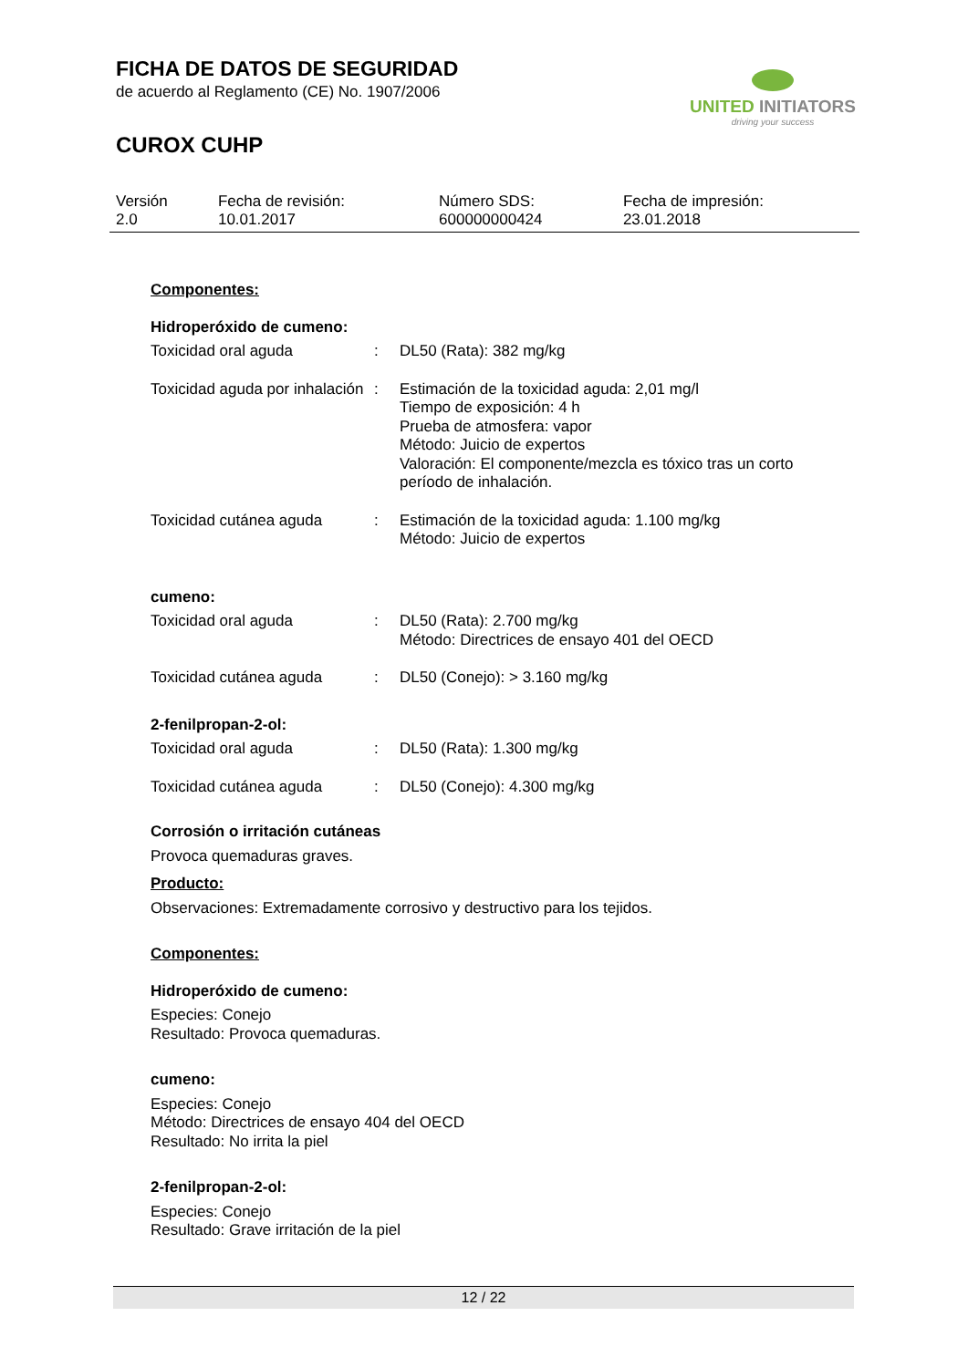FICHA DE DATOS DE SEGURIDAD
de acuerdo al Reglamento (CE) No. 1907/2006
CUROX CUHP
UNITED INITIATORS
driving your success
| Versión 2.0 | Fecha de revisión: 10.01.2017 | Número SDS: 600000000424 | Fecha de impresión: 23.01.2018 |
Componentes:
Hidroperóxido de cumeno:
| Toxicidad oral aguda | : | DL50 (Rata): 382 mg/kg |
| Toxicidad aguda por inhalación | : | Estimación de la toxicidad aguda: 2,01 mg/l Tiempo de exposición: 4 h Prueba de atmosfera: vapor Método: Juicio de expertos Valoración: El componente/mezcla es tóxico tras un corto período de inhalación. |
| Toxicidad cutánea aguda | : | Estimación de la toxicidad aguda: 1.100 mg/kg Método: Juicio de expertos |
cumeno:
| Toxicidad oral aguda | : | DL50 (Rata): 2.700 mg/kg Método: Directrices de ensayo 401 del OECD |
| Toxicidad cutánea aguda | : | DL50 (Conejo): > 3.160 mg/kg |
2-fenilpropan-2-ol:
| Toxicidad oral aguda | : | DL50 (Rata): 1.300 mg/kg |
| Toxicidad cutánea aguda | : | DL50 (Conejo): 4.300 mg/kg |
Corrosión o irritación cutáneas
Provoca quemaduras graves.
Producto:
Observaciones: Extremadamente corrosivo y destructivo para los tejidos.
Componentes:
Hidroperóxido de cumeno:
Especies: Conejo
Resultado: Provoca quemaduras.
cumeno:
Especies: Conejo
Método: Directrices de ensayo 404 del OECD
Resultado: No irrita la piel
2-fenilpropan-2-ol:
Especies: Conejo
Resultado: Grave irritación de la piel
12 / 22